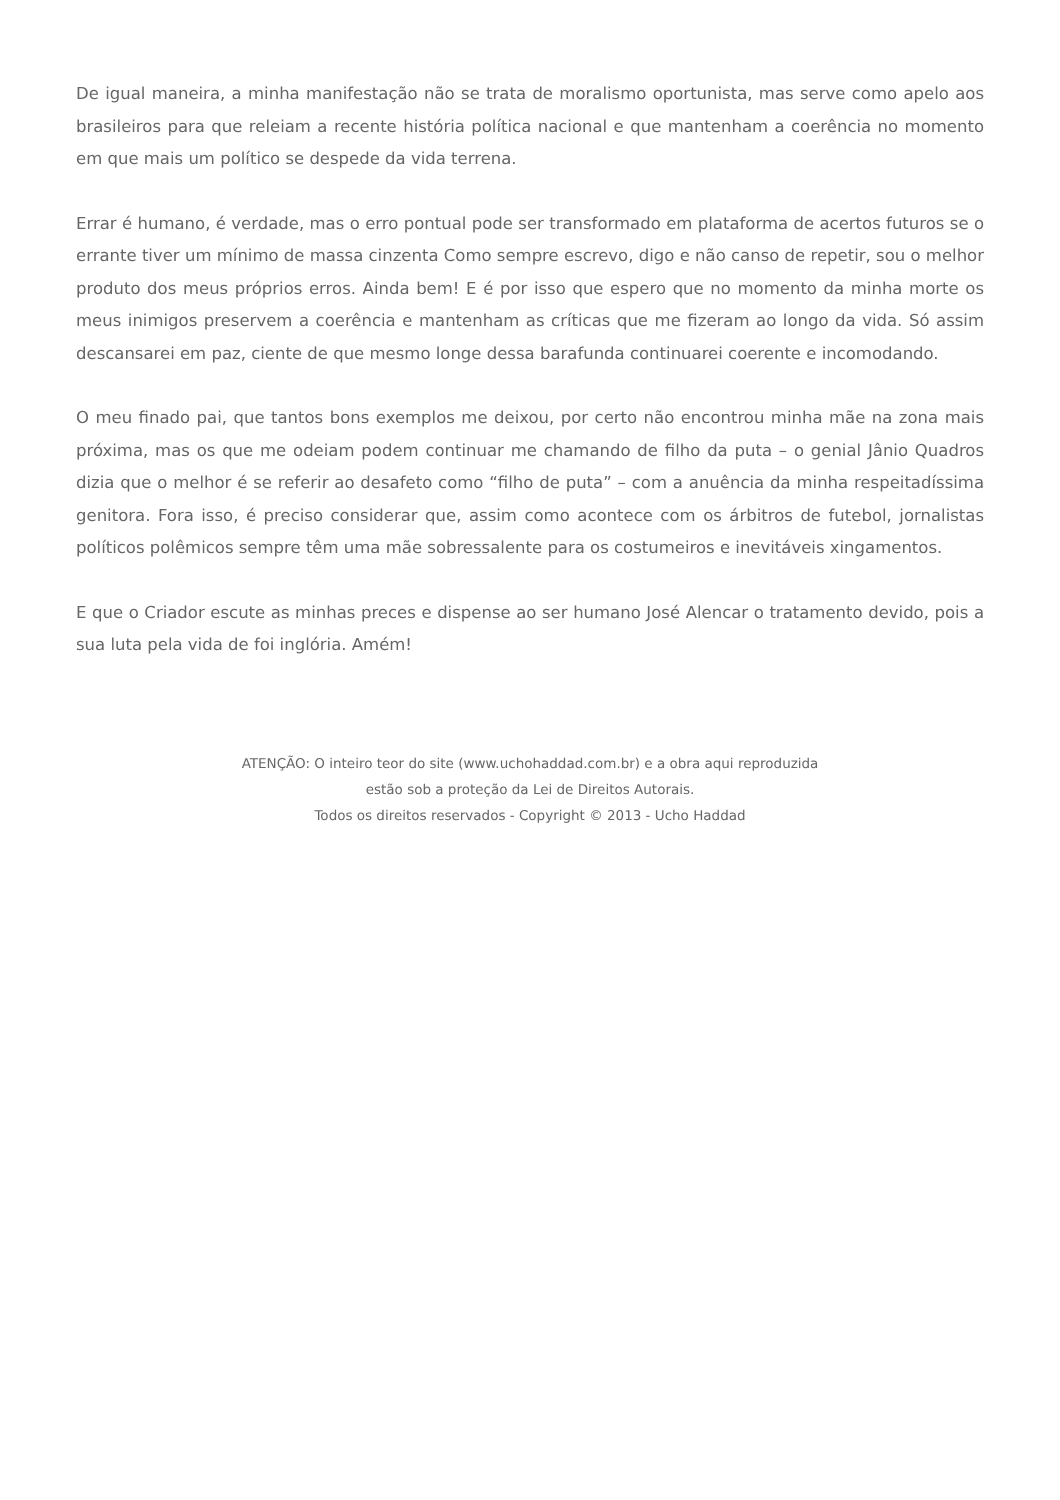De igual maneira, a minha manifestação não se trata de moralismo oportunista, mas serve como apelo aos brasileiros para que releiam a recente história política nacional e que mantenham a coerência no momento em que mais um político se despede da vida terrena.
Errar é humano, é verdade, mas o erro pontual pode ser transformado em plataforma de acertos futuros se o errante tiver um mínimo de massa cinzenta Como sempre escrevo, digo e não canso de repetir, sou o melhor produto dos meus próprios erros. Ainda bem! E é por isso que espero que no momento da minha morte os meus inimigos preservem a coerência e mantenham as críticas que me fizeram ao longo da vida. Só assim descansarei em paz, ciente de que mesmo longe dessa barafunda continuarei coerente e incomodando.
O meu finado pai, que tantos bons exemplos me deixou, por certo não encontrou minha mãe na zona mais próxima, mas os que me odeiam podem continuar me chamando de filho da puta – o genial Jânio Quadros dizia que o melhor é se referir ao desafeto como “filho de puta” – com a anuência da minha respeitadíssima genitora. Fora isso, é preciso considerar que, assim como acontece com os árbitros de futebol, jornalistas políticos polêmicos sempre têm uma mãe sobressalente para os costumeiros e inevitáveis xingamentos.
E que o Criador escute as minhas preces e dispense ao ser humano José Alencar o tratamento devido, pois a sua luta pela vida de foi inglória. Amém!
ATENÇÃO: O inteiro teor do site (www.uchohaddad.com.br) e a obra aqui reproduzida
estão sob a proteção da Lei de Direitos Autorais.
Todos os direitos reservados - Copyright © 2013 - Ucho Haddad